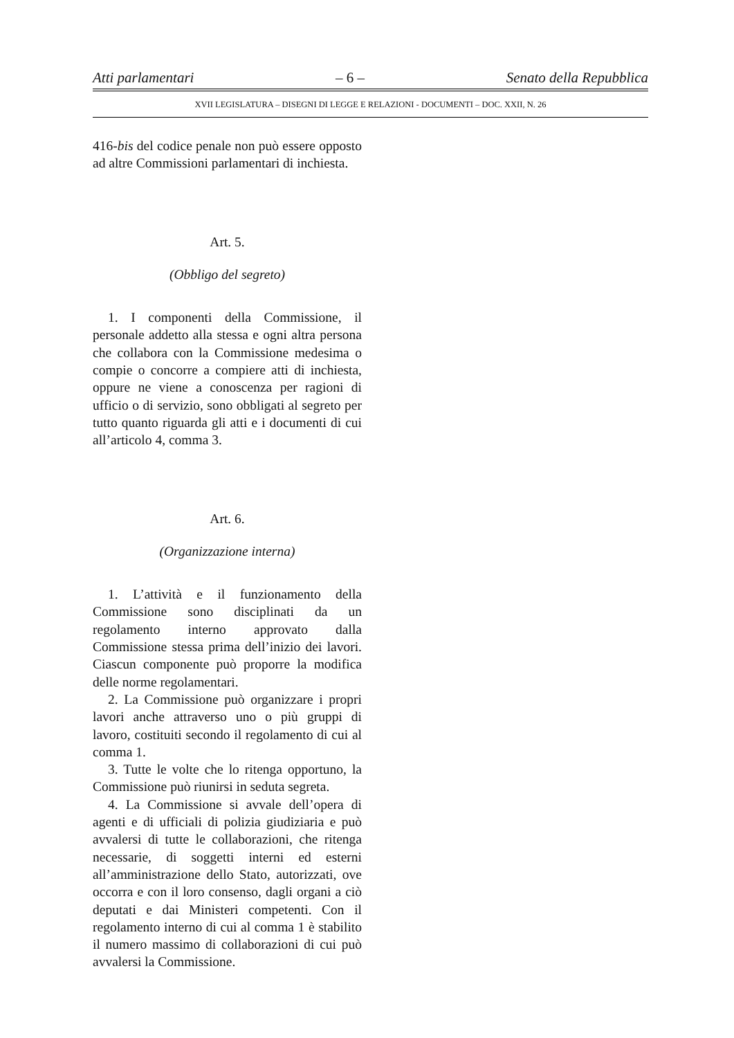Atti parlamentari – 6 – Senato della Repubblica
XVII LEGISLATURA – DISEGNI DI LEGGE E RELAZIONI - DOCUMENTI – DOC. XXII, N. 26
416-bis del codice penale non può essere opposto ad altre Commissioni parlamentari di inchiesta.
Art. 5.
(Obbligo del segreto)
1. I componenti della Commissione, il personale addetto alla stessa e ogni altra persona che collabora con la Commissione medesima o compie o concorre a compiere atti di inchiesta, oppure ne viene a conoscenza per ragioni di ufficio o di servizio, sono obbligati al segreto per tutto quanto riguarda gli atti e i documenti di cui all’articolo 4, comma 3.
Art. 6.
(Organizzazione interna)
1. L’attività e il funzionamento della Commissione sono disciplinati da un regolamento interno approvato dalla Commissione stessa prima dell’inizio dei lavori. Ciascun componente può proporre la modifica delle norme regolamentari.
2. La Commissione può organizzare i propri lavori anche attraverso uno o più gruppi di lavoro, costituiti secondo il regolamento di cui al comma 1.
3. Tutte le volte che lo ritenga opportuno, la Commissione può riunirsi in seduta segreta.
4. La Commissione si avvale dell’opera di agenti e di ufficiali di polizia giudiziaria e può avvalersi di tutte le collaborazioni, che ritenga necessarie, di soggetti interni ed esterni all’amministrazione dello Stato, autorizzati, ove occorra e con il loro consenso, dagli organi a ciò deputati e dai Ministeri competenti. Con il regolamento interno di cui al comma 1 è stabilito il numero massimo di collaborazioni di cui può avvalersi la Commissione.